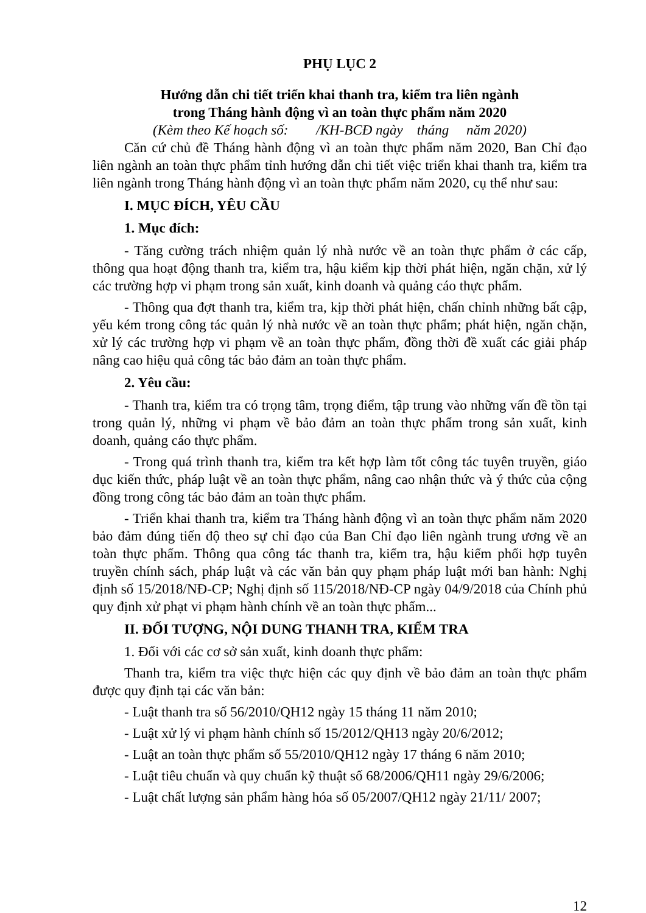PHỤ LỤC 2
Hướng dẫn chi tiết triển khai thanh tra, kiểm tra liên ngành
trong Tháng hành động vì an toàn thực phẩm năm 2020
(Kèm theo Kế hoạch số: /KH-BCĐ ngày tháng năm 2020)
Căn cứ chủ đề Tháng hành động vì an toàn thực phẩm năm 2020, Ban Chỉ đạo liên ngành an toàn thực phẩm tỉnh hướng dẫn chi tiết việc triển khai thanh tra, kiểm tra liên ngành trong Tháng hành động vì an toàn thực phẩm năm 2020, cụ thể như sau:
I. MỤC ĐÍCH, YÊU CẦU
1. Mục đích:
- Tăng cường trách nhiệm quản lý nhà nước về an toàn thực phẩm ở các cấp, thông qua hoạt động thanh tra, kiểm tra, hậu kiểm kịp thời phát hiện, ngăn chặn, xử lý các trường hợp vi phạm trong sản xuất, kinh doanh và quảng cáo thực phẩm.
- Thông qua đợt thanh tra, kiểm tra, kịp thời phát hiện, chấn chỉnh những bất cập, yếu kém trong công tác quản lý nhà nước về an toàn thực phẩm; phát hiện, ngăn chặn, xử lý các trường hợp vi phạm về an toàn thực phẩm, đồng thời đề xuất các giải pháp nâng cao hiệu quả công tác bảo đảm an toàn thực phẩm.
2. Yêu cầu:
- Thanh tra, kiểm tra có trọng tâm, trọng điểm, tập trung vào những vấn đề tồn tại trong quản lý, những vi phạm về bảo đảm an toàn thực phẩm trong sản xuất, kinh doanh, quảng cáo thực phẩm.
- Trong quá trình thanh tra, kiểm tra kết hợp làm tốt công tác tuyên truyền, giáo dục kiến thức, pháp luật về an toàn thực phẩm, nâng cao nhận thức và ý thức của cộng đồng trong công tác bảo đảm an toàn thực phẩm.
- Triển khai thanh tra, kiểm tra Tháng hành động vì an toàn thực phẩm năm 2020 bảo đảm đúng tiến độ theo sự chỉ đạo của Ban Chỉ đạo liên ngành trung ương về an toàn thực phẩm. Thông qua công tác thanh tra, kiểm tra, hậu kiểm phối hợp tuyên truyền chính sách, pháp luật và các văn bản quy phạm pháp luật mới ban hành: Nghị định số 15/2018/NĐ-CP; Nghị định số 115/2018/NĐ-CP ngày 04/9/2018 của Chính phủ quy định xử phạt vi phạm hành chính về an toàn thực phẩm...
II. ĐỐI TƯỢNG, NỘI DUNG THANH TRA, KIỂM TRA
1. Đối với các cơ sở sản xuất, kinh doanh thực phẩm:
Thanh tra, kiểm tra việc thực hiện các quy định về bảo đảm an toàn thực phẩm được quy định tại các văn bản:
- Luật thanh tra số 56/2010/QH12 ngày 15 tháng 11 năm 2010;
- Luật xử lý vi phạm hành chính số 15/2012/QH13 ngày 20/6/2012;
- Luật an toàn thực phẩm số 55/2010/QH12 ngày 17 tháng 6 năm 2010;
- Luật tiêu chuẩn và quy chuẩn kỹ thuật số 68/2006/QH11 ngày 29/6/2006;
- Luật chất lượng sản phẩm hàng hóa số 05/2007/QH12 ngày 21/11/ 2007;
12